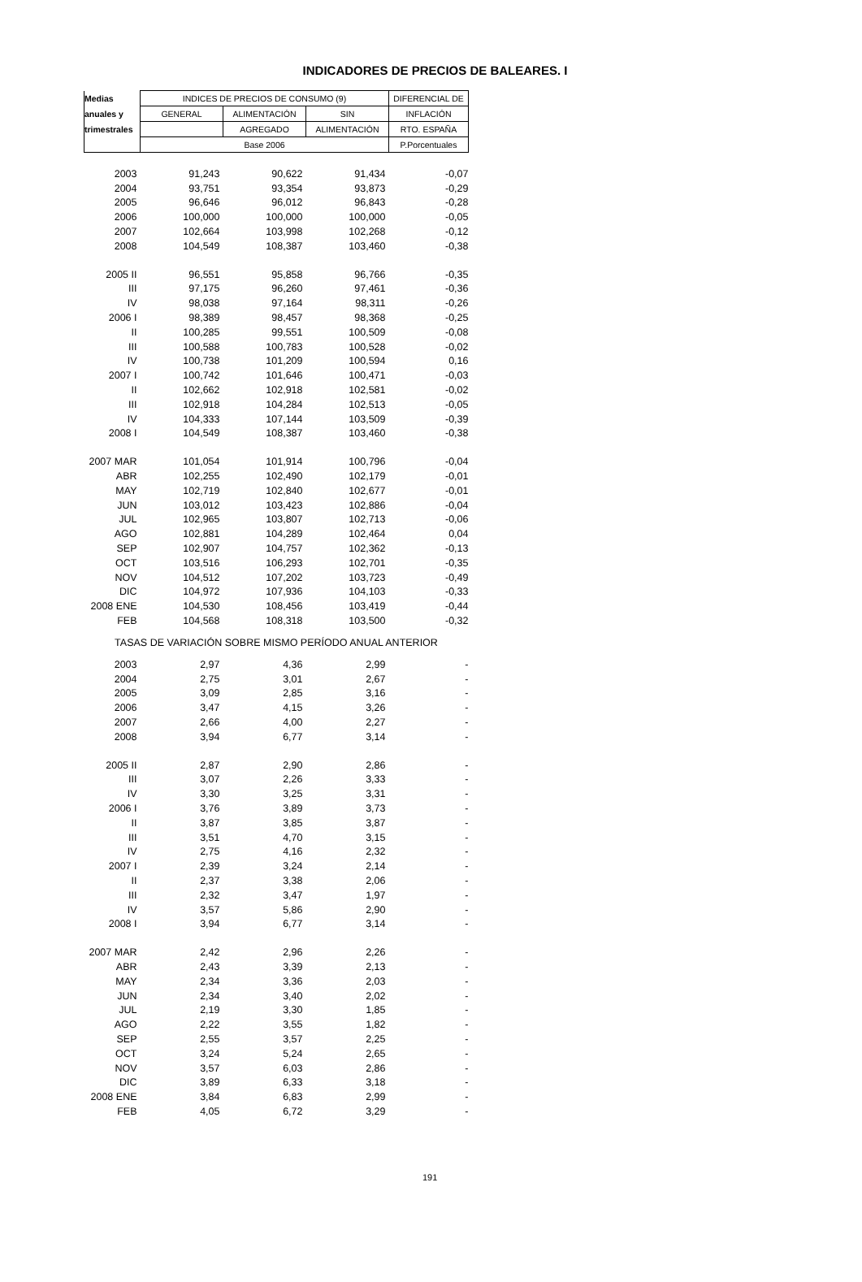INDICADORES DE PRECIOS DE BALEARES. I
| Medias | INDICES DE PRECIOS DE CONSUMO (9) | | | DIFERENCIAL DE |
| --- | --- | --- | --- | --- |
| anuales y | GENERAL | ALIMENTACIÓN | SIN | INFLACIÓN |
| trimestrales | | AGREGADO | ALIMENTACIÓN | RTO. ESPAÑA |
| | Base 2006 | | | P.Porcentuales |
| 2003 | 91,243 | 90,622 | 91,434 | -0,07 |
| 2004 | 93,751 | 93,354 | 93,873 | -0,29 |
| 2005 | 96,646 | 96,012 | 96,843 | -0,28 |
| 2006 | 100,000 | 100,000 | 100,000 | -0,05 |
| 2007 | 102,664 | 103,998 | 102,268 | -0,12 |
| 2008 | 104,549 | 108,387 | 103,460 | -0,38 |
| 2005 II | 96,551 | 95,858 | 96,766 | -0,35 |
| III | 97,175 | 96,260 | 97,461 | -0,36 |
| IV | 98,038 | 97,164 | 98,311 | -0,26 |
| 2006 I | 98,389 | 98,457 | 98,368 | -0,25 |
| II | 100,285 | 99,551 | 100,509 | -0,08 |
| III | 100,588 | 100,783 | 100,528 | -0,02 |
| IV | 100,738 | 101,209 | 100,594 | 0,16 |
| 2007 I | 100,742 | 101,646 | 100,471 | -0,03 |
| II | 102,662 | 102,918 | 102,581 | -0,02 |
| III | 102,918 | 104,284 | 102,513 | -0,05 |
| IV | 104,333 | 107,144 | 103,509 | -0,39 |
| 2008 I | 104,549 | 108,387 | 103,460 | -0,38 |
| 2007 MAR | 101,054 | 101,914 | 100,796 | -0,04 |
| ABR | 102,255 | 102,490 | 102,179 | -0,01 |
| MAY | 102,719 | 102,840 | 102,677 | -0,01 |
| JUN | 103,012 | 103,423 | 102,886 | -0,04 |
| JUL | 102,965 | 103,807 | 102,713 | -0,06 |
| AGO | 102,881 | 104,289 | 102,464 | 0,04 |
| SEP | 102,907 | 104,757 | 102,362 | -0,13 |
| OCT | 103,516 | 106,293 | 102,701 | -0,35 |
| NOV | 104,512 | 107,202 | 103,723 | -0,49 |
| DIC | 104,972 | 107,936 | 104,103 | -0,33 |
| 2008 ENE | 104,530 | 108,456 | 103,419 | -0,44 |
| FEB | 104,568 | 108,318 | 103,500 | -0,32 |
| TASAS DE VARIACIÓN SOBRE MISMO PERÍODO ANUAL ANTERIOR | | | | |
| 2003 | 2,97 | 4,36 | 2,99 | - |
| 2004 | 2,75 | 3,01 | 2,67 | - |
| 2005 | 3,09 | 2,85 | 3,16 | - |
| 2006 | 3,47 | 4,15 | 3,26 | - |
| 2007 | 2,66 | 4,00 | 2,27 | - |
| 2008 | 3,94 | 6,77 | 3,14 | - |
| 2005 II | 2,87 | 2,90 | 2,86 | - |
| III | 3,07 | 2,26 | 3,33 | - |
| IV | 3,30 | 3,25 | 3,31 | - |
| 2006 I | 3,76 | 3,89 | 3,73 | - |
| II | 3,87 | 3,85 | 3,87 | - |
| III | 3,51 | 4,70 | 3,15 | - |
| IV | 2,75 | 4,16 | 2,32 | - |
| 2007 I | 2,39 | 3,24 | 2,14 | - |
| II | 2,37 | 3,38 | 2,06 | - |
| III | 2,32 | 3,47 | 1,97 | - |
| IV | 3,57 | 5,86 | 2,90 | - |
| 2008 I | 3,94 | 6,77 | 3,14 | - |
| 2007 MAR | 2,42 | 2,96 | 2,26 | - |
| ABR | 2,43 | 3,39 | 2,13 | - |
| MAY | 2,34 | 3,36 | 2,03 | - |
| JUN | 2,34 | 3,40 | 2,02 | - |
| JUL | 2,19 | 3,30 | 1,85 | - |
| AGO | 2,22 | 3,55 | 1,82 | - |
| SEP | 2,55 | 3,57 | 2,25 | - |
| OCT | 3,24 | 5,24 | 2,65 | - |
| NOV | 3,57 | 6,03 | 2,86 | - |
| DIC | 3,89 | 6,33 | 3,18 | - |
| 2008 ENE | 3,84 | 6,83 | 2,99 | - |
| FEB | 4,05 | 6,72 | 3,29 | - |
191